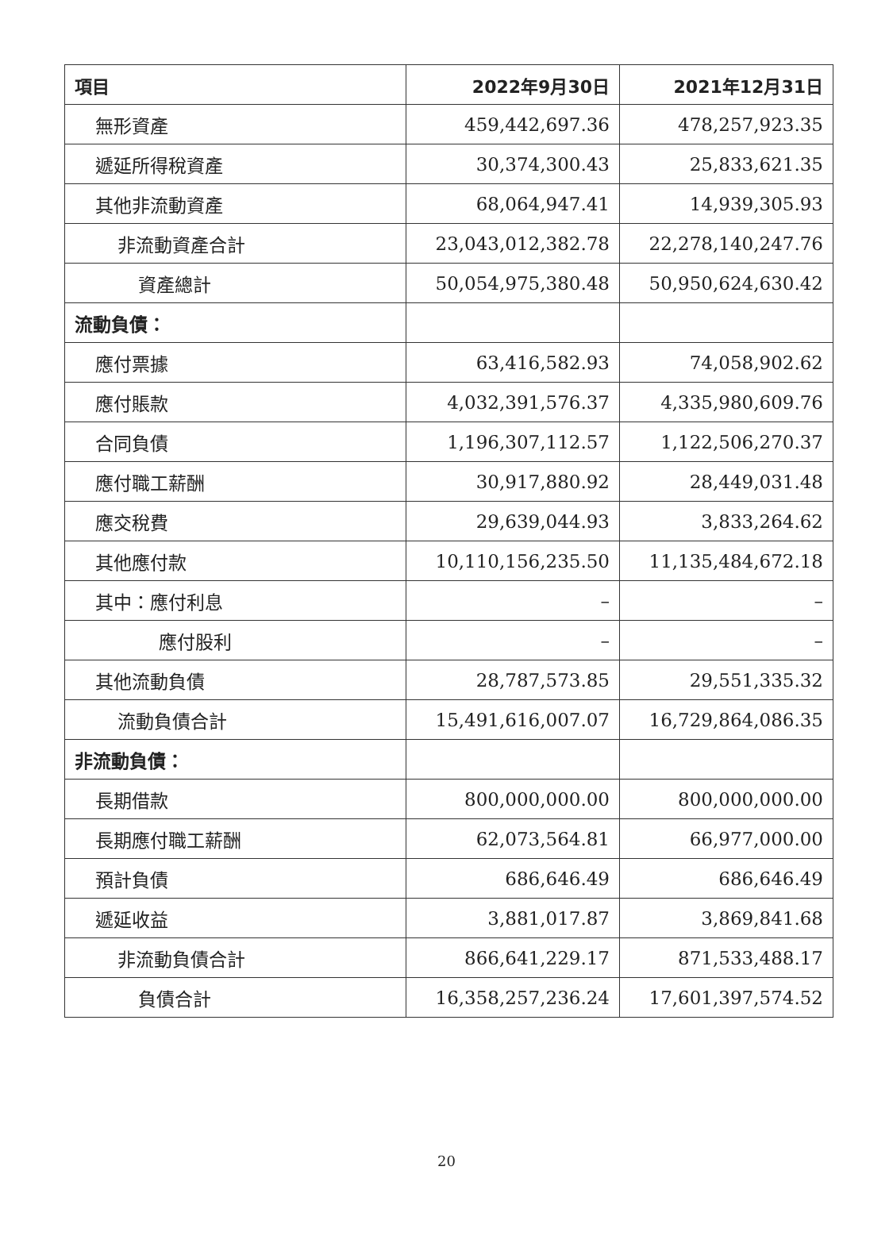| 項目 | 2022年9月30日 | 2021年12月31日 |
| --- | --- | --- |
| 無形資產 | 459,442,697.36 | 478,257,923.35 |
| 遞延所得稅資產 | 30,374,300.43 | 25,833,621.35 |
| 其他非流動資產 | 68,064,947.41 | 14,939,305.93 |
| 非流動資產合計 | 23,043,012,382.78 | 22,278,140,247.76 |
| 資產總計 | 50,054,975,380.48 | 50,950,624,630.42 |
| 流動負債： | | |
| 應付票據 | 63,416,582.93 | 74,058,902.62 |
| 應付賬款 | 4,032,391,576.37 | 4,335,980,609.76 |
| 合同負債 | 1,196,307,112.57 | 1,122,506,270.37 |
| 應付職工薪酬 | 30,917,880.92 | 28,449,031.48 |
| 應交稅費 | 29,639,044.93 | 3,833,264.62 |
| 其他應付款 | 10,110,156,235.50 | 11,135,484,672.18 |
| 其中：應付利息 | – | – |
| 應付股利 | – | – |
| 其他流動負債 | 28,787,573.85 | 29,551,335.32 |
| 流動負債合計 | 15,491,616,007.07 | 16,729,864,086.35 |
| 非流動負債： | | |
| 長期借款 | 800,000,000.00 | 800,000,000.00 |
| 長期應付職工薪酬 | 62,073,564.81 | 66,977,000.00 |
| 預計負債 | 686,646.49 | 686,646.49 |
| 遞延收益 | 3,881,017.87 | 3,869,841.68 |
| 非流動負債合計 | 866,641,229.17 | 871,533,488.17 |
| 負債合計 | 16,358,257,236.24 | 17,601,397,574.52 |
20